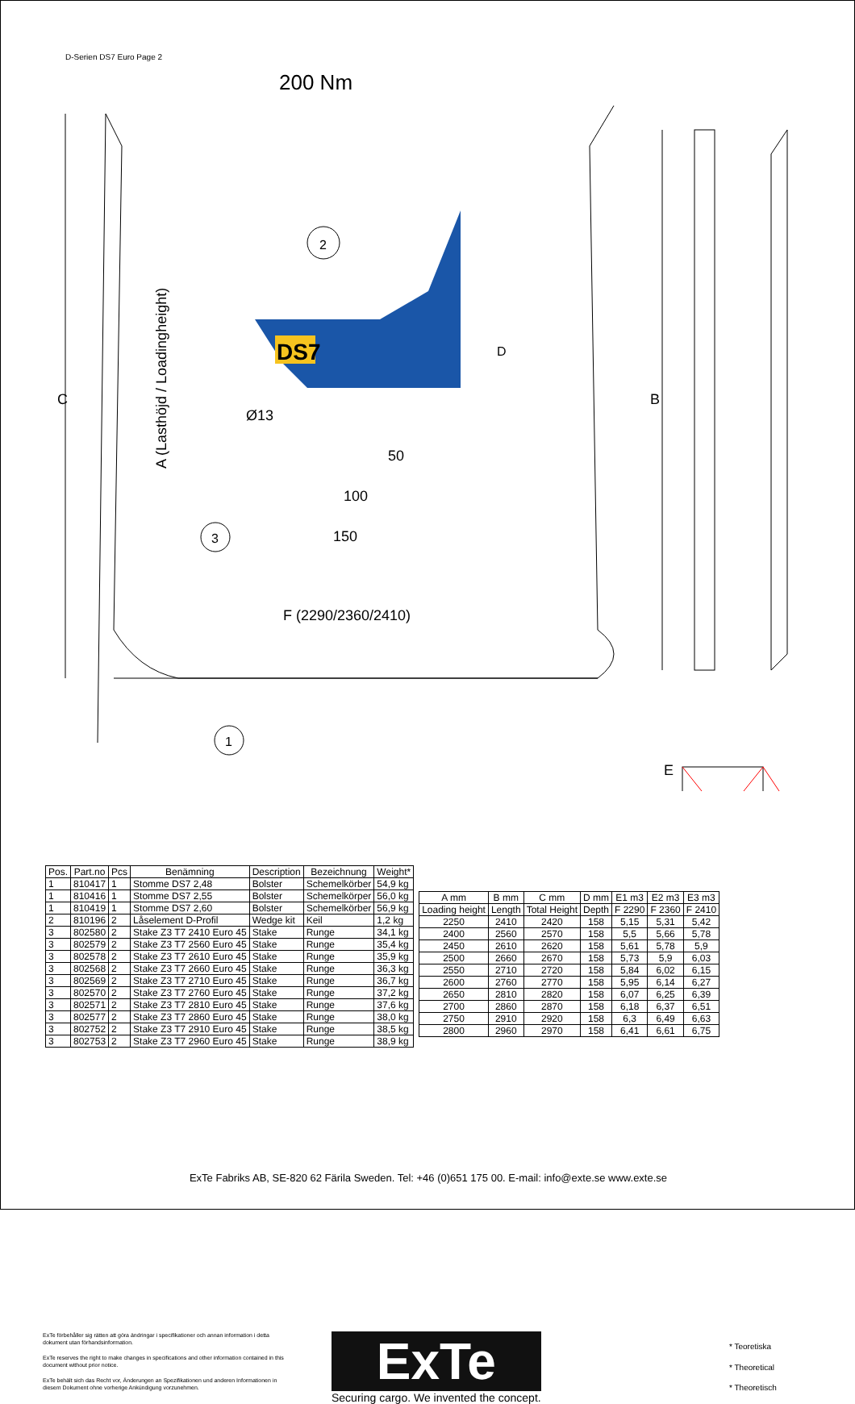D-Serien DS7 Euro Page 2
200 Nm
C
A (Lasthöjd / Loadingheight)
DS7
2
Ø13
50
100
150
3
F (2290/2360/2410)
D
B
1
E
| Pos. | Part.no | Pcs | Benämning | Description | Bezeichnung | Weight* |
| --- | --- | --- | --- | --- | --- | --- |
| 1 | 810417 | 1 | Stomme DS7 2,48 | Bolster | Schemelkörber | 54,9 kg |
| 1 | 810416 | 1 | Stomme DS7 2,55 | Bolster | Schemelkörper | 56,0 kg |
| 1 | 810419 | 1 | Stomme DS7 2,60 | Bolster | Schemelkörber | 56,9 kg |
| 2 | 810196 | 2 | Låselement D-Profil | Wedge kit | Keil | 1,2 kg |
| 3 | 802580 | 2 | Stake Z3 T7 2410 Euro 45 | Stake | Runge | 34,1 kg |
| 3 | 802579 | 2 | Stake Z3 T7 2560 Euro 45 | Stake | Runge | 35,4 kg |
| 3 | 802578 | 2 | Stake Z3 T7 2610 Euro 45 | Stake | Runge | 35,9 kg |
| 3 | 802568 | 2 | Stake Z3 T7 2660 Euro 45 | Stake | Runge | 36,3 kg |
| 3 | 802569 | 2 | Stake Z3 T7 2710 Euro 45 | Stake | Runge | 36,7 kg |
| 3 | 802570 | 2 | Stake Z3 T7 2760 Euro 45 | Stake | Runge | 37,2 kg |
| 3 | 802571 | 2 | Stake Z3 T7 2810 Euro 45 | Stake | Runge | 37,6 kg |
| 3 | 802577 | 2 | Stake Z3 T7 2860 Euro 45 | Stake | Runge | 38,0 kg |
| 3 | 802752 | 2 | Stake Z3 T7 2910 Euro 45 | Stake | Runge | 38,5 kg |
| 3 | 802753 | 2 | Stake Z3 T7 2960 Euro 45 | Stake | Runge | 38,9 kg |
| A mm | B mm | C mm | D mm | E1 m3 | E2 m3 | E3 m3 |
| --- | --- | --- | --- | --- | --- | --- |
| Loading height | Length | Total Height | Depth | F 2290 | F 2360 | F 2410 |
| 2250 | 2410 | 2420 | 158 | 5,15 | 5,31 | 5,42 |
| 2400 | 2560 | 2570 | 158 | 5,5 | 5,66 | 5,78 |
| 2450 | 2610 | 2620 | 158 | 5,61 | 5,78 | 5,9 |
| 2500 | 2660 | 2670 | 158 | 5,73 | 5,9 | 6,03 |
| 2550 | 2710 | 2720 | 158 | 5,84 | 6,02 | 6,15 |
| 2600 | 2760 | 2770 | 158 | 5,95 | 6,14 | 6,27 |
| 2650 | 2810 | 2820 | 158 | 6,07 | 6,25 | 6,39 |
| 2700 | 2860 | 2870 | 158 | 6,18 | 6,37 | 6,51 |
| 2750 | 2910 | 2920 | 158 | 6,3 | 6,49 | 6,63 |
| 2800 | 2960 | 2970 | 158 | 6,41 | 6,61 | 6,75 |
ExTe förbehåller sig rätten att göra ändringar i specifikationer och annan information i detta dokument utan förhandsinformation.
ExTe reserves the right to make changes in specifications and other information contained in this document without prior notice.
ExTe behält sich das Recht vor, Änderungen an Spezifikationen und anderen Informationen in diesem Dokument ohne vorherige Ankündigung vorzunehmen.
ExTe
Securing cargo. We invented the concept.
* Teoretiska
* Theoretical
* Theoretisch
ExTe Fabriks AB, SE-820 62 Färila Sweden. Tel: +46 (0)651 175 00. E-mail: info@exte.se www.exte.se